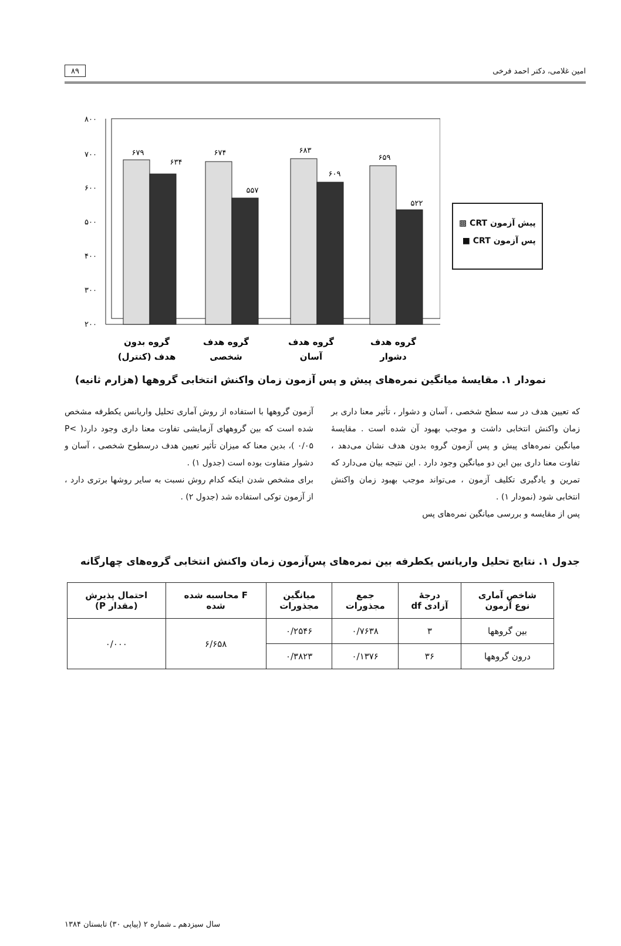امین غلامی، دکتر احمد فرخی ۸۹
۸۰۰
۷۰۰
۶۰۰
۵۰۰
۴۰۰
۳۰۰
۲۰۰
۶۷۹
۶۳۴
۶۷۴
۵۵۷
۶۸۳
۶۰۹
۶۵۹
۵۲۲
گروه بدون
هدف (کنترل)
گروه هدف
شخصی
گروه هدف
آسان
گروه هدف
دشوار
پیش آزمون CRT ▩
پس آزمون CRT ■
نمودار ۱. مقایسهٔ میانگین نمره‌های پیش و پس آزمون زمان واکنش انتخابی گروهها (هزارم ثانیه)
که تعیین هدف در سه سطح شخصی ، آسان و دشوار ، تأثیر معنا داری بر زمان واکنش انتخابی داشت و موجب بهبود آن شده است . مقایسهٔ میانگین نمره‌های پیش و پس آزمون گروه بدون هدف نشان می‌دهد ، تفاوت معنا داری بین این دو میانگین وجود دارد . این نتیجه بیان می‌دارد که تمرین و یادگیری تکلیف آزمون ، می‌تواند موجب بهبود زمان واکنش انتخابی شود (نمودار ۱) .
پس از مقایسه و بررسی میانگین نمره‌های پس
آزمون گروهها با استفاده از روش آماری تحلیل واریانس یکطرفه مشخص شده است که بین گروههای آزمایشی تفاوت معنا داری وجود دارد( P< ۰/۰۵ )، بدین معنا که میزان تأثیر تعیین هدف درسطوح شخصی ، آسان و دشوار متفاوت بوده است (جدول ۱) .
برای مشخص شدن اینکه کدام روش نسبت به سایر روشها برتری دارد ، از آزمون توکی استفاده شد (جدول ۲) .
جدول ۱. نتایج تحلیل واریانس یکطرفه بین نمره‌های پس‌آزمون زمان واکنش انتخابی گروه‌های چهارگانه
| شاخص آماری نوع آزمون | درجهٔ آزادی df | جمع مجذورات | میانگین مجذورات | F محاسبه شده شده | احتمال پذیرش (مقدار P) |
| --- | --- | --- | --- | --- | --- |
| بین گروهها | ۳ | ۰/۷۶۳۸ | ۰/۲۵۴۶ | ۶/۶۵۸ | ۰/۰۰۰ |
| درون گروهها | ۳۶ | ۰/۱۳۷۶ | ۰/۳۸۲۳ | | |
سال سیزدهم ـ شماره ۲ (پیاپی ۳۰) تابستان ۱۳۸۴